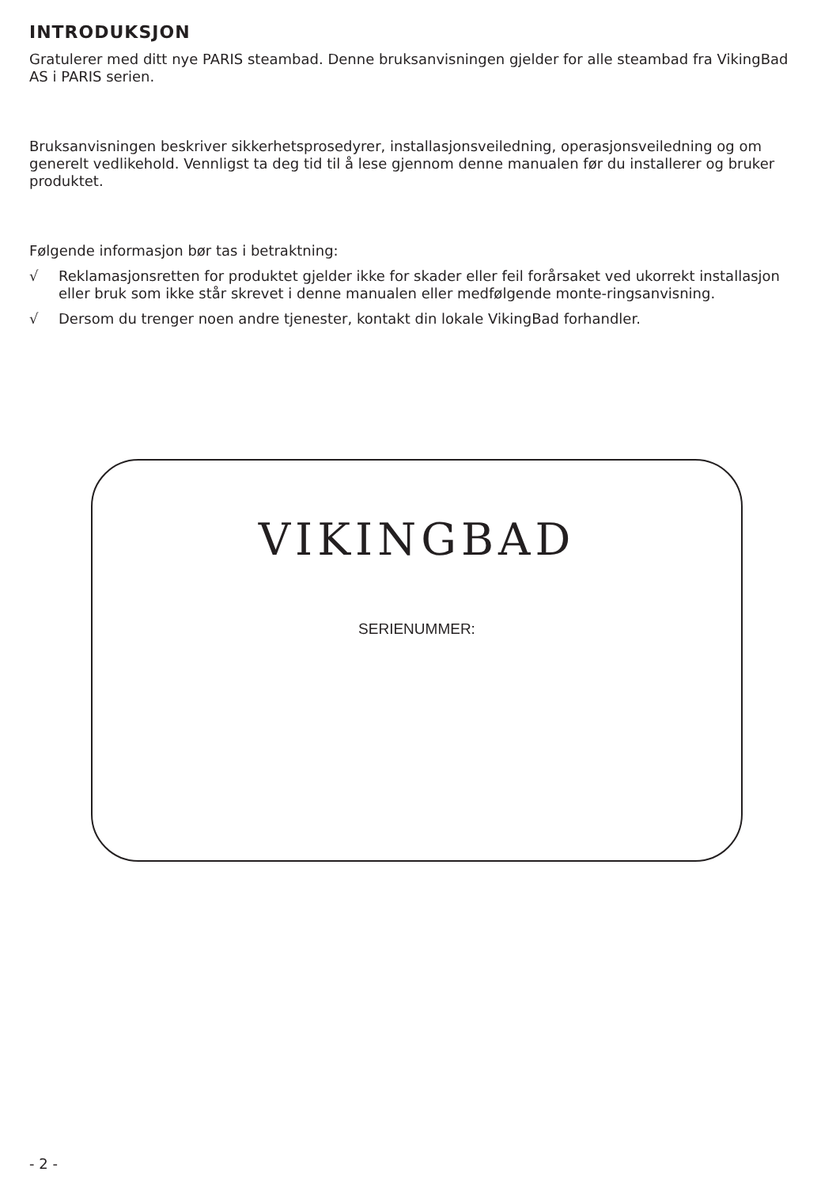INTRODUKSJON
Gratulerer med ditt nye PARIS steambad. Denne bruksanvisningen gjelder for alle steambad fra VikingBad AS i PARIS serien.
Bruksanvisningen beskriver sikkerhetsprosedyrer, installasjonsveiledning, operasjonsveiledning og om generelt vedlikehold. Vennligst ta deg tid til å lese gjennom denne manualen før du installerer og bruker produktet.
Følgende informasjon bør tas i betraktning:
√ Reklamasjonsretten for produktet gjelder ikke for skader eller feil forårsaket ved ukorrekt installasjon eller bruk som ikke står skrevet i denne manualen eller medfølgende monte-ringsanvisning.
√ Dersom du trenger noen andre tjenester, kontakt din lokale VikingBad forhandler.
VIKINGBAD
SERIENUMMER:
- 2 -